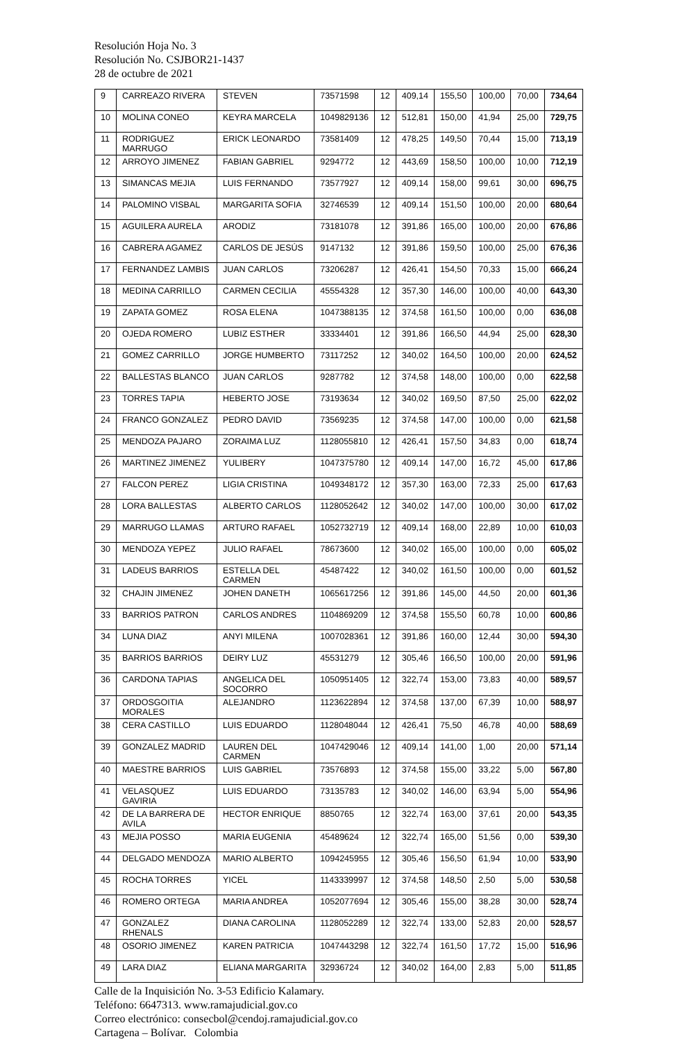Resolución Hoja No. 3
Resolución No. CSJBOR21-1437
28 de octubre de 2021
| 9 | CARREAZO RIVERA | STEVEN | 73571598 | 12 | 409,14 | 155,50 | 100,00 | 70,00 | 734,64 |
| 10 | MOLINA CONEO | KEYRA MARCELA | 1049829136 | 12 | 512,81 | 150,00 | 41,94 | 25,00 | 729,75 |
| 11 | RODRIGUEZ MARRUGO | ERICK LEONARDO | 73581409 | 12 | 478,25 | 149,50 | 70,44 | 15,00 | 713,19 |
| 12 | ARROYO JIMENEZ | FABIAN GABRIEL | 9294772 | 12 | 443,69 | 158,50 | 100,00 | 10,00 | 712,19 |
| 13 | SIMANCAS MEJIA | LUIS FERNANDO | 73577927 | 12 | 409,14 | 158,00 | 99,61 | 30,00 | 696,75 |
| 14 | PALOMINO VISBAL | MARGARITA SOFIA | 32746539 | 12 | 409,14 | 151,50 | 100,00 | 20,00 | 680,64 |
| 15 | AGUILERA AURELA | ARODIZ | 73181078 | 12 | 391,86 | 165,00 | 100,00 | 20,00 | 676,86 |
| 16 | CABRERA AGAMEZ | CARLOS DE JESÚS | 9147132 | 12 | 391,86 | 159,50 | 100,00 | 25,00 | 676,36 |
| 17 | FERNANDEZ LAMBIS | JUAN CARLOS | 73206287 | 12 | 426,41 | 154,50 | 70,33 | 15,00 | 666,24 |
| 18 | MEDINA CARRILLO | CARMEN CECILIA | 45554328 | 12 | 357,30 | 146,00 | 100,00 | 40,00 | 643,30 |
| 19 | ZAPATA GOMEZ | ROSA ELENA | 1047388135 | 12 | 374,58 | 161,50 | 100,00 | 0,00 | 636,08 |
| 20 | OJEDA ROMERO | LUBIZ ESTHER | 33334401 | 12 | 391,86 | 166,50 | 44,94 | 25,00 | 628,30 |
| 21 | GOMEZ CARRILLO | JORGE HUMBERTO | 73117252 | 12 | 340,02 | 164,50 | 100,00 | 20,00 | 624,52 |
| 22 | BALLESTAS BLANCO | JUAN CARLOS | 9287782 | 12 | 374,58 | 148,00 | 100,00 | 0,00 | 622,58 |
| 23 | TORRES TAPIA | HEBERTO JOSE | 73193634 | 12 | 340,02 | 169,50 | 87,50 | 25,00 | 622,02 |
| 24 | FRANCO GONZALEZ | PEDRO DAVID | 73569235 | 12 | 374,58 | 147,00 | 100,00 | 0,00 | 621,58 |
| 25 | MENDOZA PAJARO | ZORAIMA LUZ | 1128055810 | 12 | 426,41 | 157,50 | 34,83 | 0,00 | 618,74 |
| 26 | MARTINEZ JIMENEZ | YULIBERY | 1047375780 | 12 | 409,14 | 147,00 | 16,72 | 45,00 | 617,86 |
| 27 | FALCON PEREZ | LIGIA CRISTINA | 1049348172 | 12 | 357,30 | 163,00 | 72,33 | 25,00 | 617,63 |
| 28 | LORA BALLESTAS | ALBERTO CARLOS | 1128052642 | 12 | 340,02 | 147,00 | 100,00 | 30,00 | 617,02 |
| 29 | MARRUGO LLAMAS | ARTURO RAFAEL | 1052732719 | 12 | 409,14 | 168,00 | 22,89 | 10,00 | 610,03 |
| 30 | MENDOZA YEPEZ | JULIO RAFAEL | 78673600 | 12 | 340,02 | 165,00 | 100,00 | 0,00 | 605,02 |
| 31 | LADEUS BARRIOS | ESTELLA DEL CARMEN | 45487422 | 12 | 340,02 | 161,50 | 100,00 | 0,00 | 601,52 |
| 32 | CHAJIN JIMENEZ | JOHEN DANETH | 1065617256 | 12 | 391,86 | 145,00 | 44,50 | 20,00 | 601,36 |
| 33 | BARRIOS PATRON | CARLOS ANDRES | 1104869209 | 12 | 374,58 | 155,50 | 60,78 | 10,00 | 600,86 |
| 34 | LUNA DIAZ | ANYI MILENA | 1007028361 | 12 | 391,86 | 160,00 | 12,44 | 30,00 | 594,30 |
| 35 | BARRIOS BARRIOS | DEIRY LUZ | 45531279 | 12 | 305,46 | 166,50 | 100,00 | 20,00 | 591,96 |
| 36 | CARDONA TAPIAS | ANGELICA DEL SOCORRO | 1050951405 | 12 | 322,74 | 153,00 | 73,83 | 40,00 | 589,57 |
| 37 | ORDOSGOITIA MORALES | ALEJANDRO | 1123622894 | 12 | 374,58 | 137,00 | 67,39 | 10,00 | 588,97 |
| 38 | CERA CASTILLO | LUIS EDUARDO | 1128048044 | 12 | 426,41 | 75,50 | 46,78 | 40,00 | 588,69 |
| 39 | GONZALEZ MADRID | LAUREN DEL CARMEN | 1047429046 | 12 | 409,14 | 141,00 | 1,00 | 20,00 | 571,14 |
| 40 | MAESTRE BARRIOS | LUIS GABRIEL | 73576893 | 12 | 374,58 | 155,00 | 33,22 | 5,00 | 567,80 |
| 41 | VELASQUEZ GAVIRIA | LUIS EDUARDO | 73135783 | 12 | 340,02 | 146,00 | 63,94 | 5,00 | 554,96 |
| 42 | DE LA BARRERA DE AVILA | HECTOR ENRIQUE | 8850765 | 12 | 322,74 | 163,00 | 37,61 | 20,00 | 543,35 |
| 43 | MEJIA POSSO | MARIA EUGENIA | 45489624 | 12 | 322,74 | 165,00 | 51,56 | 0,00 | 539,30 |
| 44 | DELGADO MENDOZA | MARIO ALBERTO | 1094245955 | 12 | 305,46 | 156,50 | 61,94 | 10,00 | 533,90 |
| 45 | ROCHA TORRES | YICEL | 1143339997 | 12 | 374,58 | 148,50 | 2,50 | 5,00 | 530,58 |
| 46 | ROMERO ORTEGA | MARIA ANDREA | 1052077694 | 12 | 305,46 | 155,00 | 38,28 | 30,00 | 528,74 |
| 47 | GONZALEZ RHENALS | DIANA CAROLINA | 1128052289 | 12 | 322,74 | 133,00 | 52,83 | 20,00 | 528,57 |
| 48 | OSORIO JIMENEZ | KAREN PATRICIA | 1047443298 | 12 | 322,74 | 161,50 | 17,72 | 15,00 | 516,96 |
| 49 | LARA DIAZ | ELIANA MARGARITA | 32936724 | 12 | 340,02 | 164,00 | 2,83 | 5,00 | 511,85 |
Calle de la Inquisición No. 3-53 Edificio Kalamary.
Teléfono: 6647313. www.ramajudicial.gov.co
Correo electrónico: consecbol@cendoj.ramajudicial.gov.co
Cartagena – Bolívar. Colombia